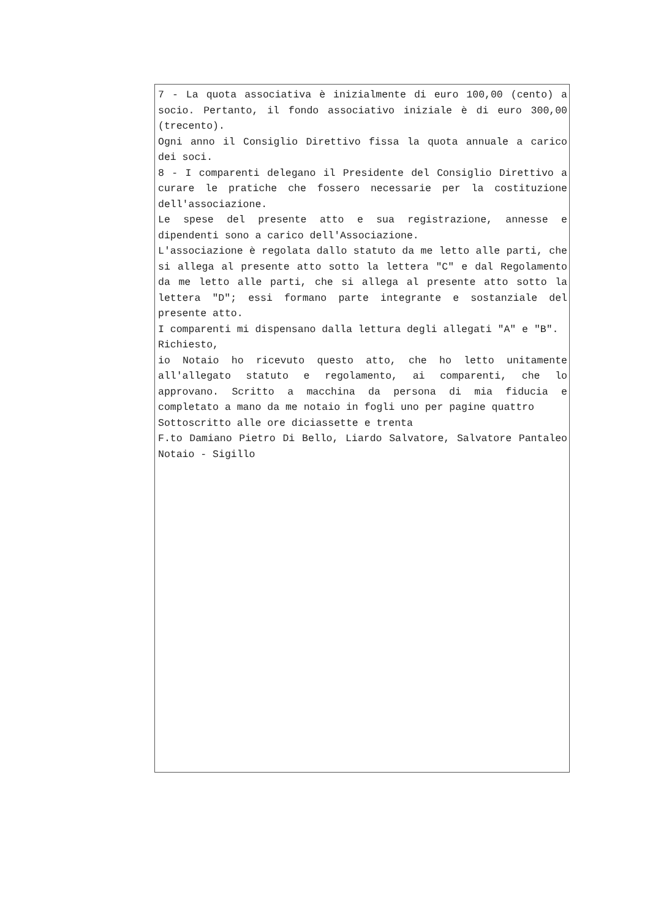7 - La quota associativa è inizialmente di euro 100,00 (cento) a socio. Pertanto, il fondo associativo iniziale è di euro 300,00 (trecento).
Ogni anno il Consiglio Direttivo fissa la quota annuale a carico dei soci.
8 - I comparenti delegano il Presidente del Consiglio Direttivo a curare le pratiche che fossero necessarie per la costituzione dell'associazione.
Le spese del presente atto e sua registrazione, annesse e dipendenti sono a carico dell'Associazione.
L'associazione è regolata dallo statuto da me letto alle parti, che si allega al presente atto sotto la lettera "C" e dal Regolamento da me letto alle parti, che si allega al presente atto sotto la lettera "D"; essi formano parte integrante e sostanziale del presente atto.
I comparenti mi dispensano dalla lettura degli allegati "A" e "B".
Richiesto,
io Notaio ho ricevuto questo atto, che ho letto unitamente all'allegato statuto e regolamento, ai comparenti, che lo approvano. Scritto a macchina da persona di mia fiducia e completato a mano da me notaio in fogli uno per pagine quattro
Sottoscritto alle ore diciassette e trenta
F.to Damiano Pietro Di Bello, Liardo Salvatore, Salvatore Pantaleo Notaio - Sigillo